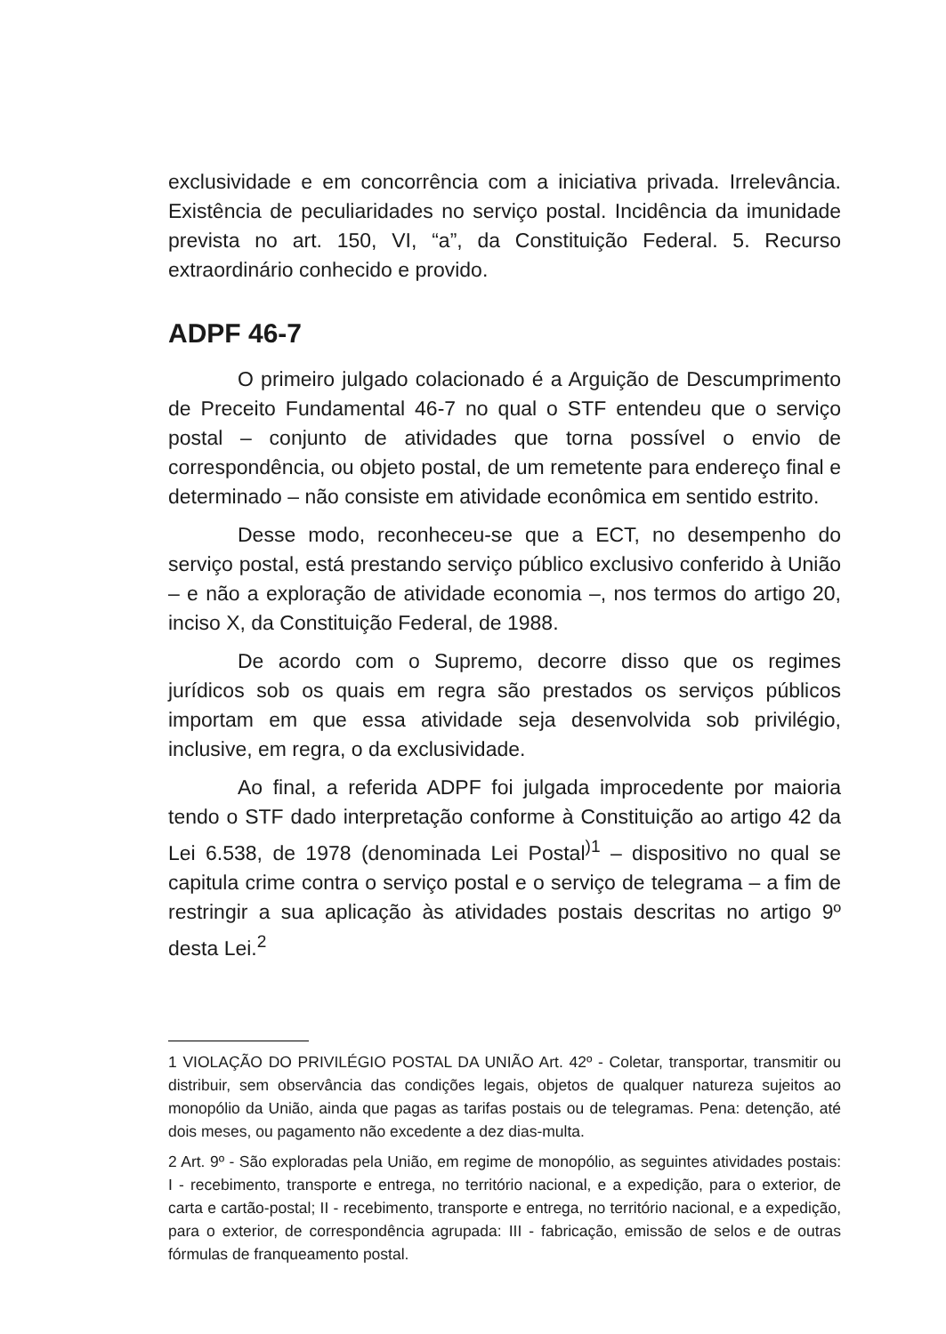exclusividade e em concorrência com a iniciativa privada. Irrelevância. Existência de peculiaridades no serviço postal. Incidência da imunidade prevista no art. 150, VI, “a”, da Constituição Federal. 5. Recurso extraordinário conhecido e provido.
ADPF 46-7
O primeiro julgado colacionado é a Arguição de Descumprimento de Preceito Fundamental 46-7 no qual o STF entendeu que o serviço postal – conjunto de atividades que torna possível o envio de correspondência, ou objeto postal, de um remetente para endereço final e determinado – não consiste em atividade econômica em sentido estrito.
Desse modo, reconheceu-se que a ECT, no desempenho do serviço postal, está prestando serviço público exclusivo conferido à União – e não a exploração de atividade economia –, nos termos do artigo 20, inciso X, da Constituição Federal, de 1988.
De acordo com o Supremo, decorre disso que os regimes jurídicos sob os quais em regra são prestados os serviços públicos importam em que essa atividade seja desenvolvida sob privilégio, inclusive, em regra, o da exclusividade.
Ao final, a referida ADPF foi julgada improcedente por maioria tendo o STF dado interpretação conforme à Constituição ao artigo 42 da Lei 6.538, de 1978 (denominada Lei Postal<sup>)1</sup> – dispositivo no qual se capitula crime contra o serviço postal e o serviço de telegrama – a fim de restringir a sua aplicação às atividades postais descritas no artigo 9º desta Lei.<sup>2</sup>
1 VIOLAÇÃO DO PRIVILÉGIO POSTAL DA UNIÃO Art. 42º - Coletar, transportar, transmitir ou distribuir, sem observância das condições legais, objetos de qualquer natureza sujeitos ao monopólio da União, ainda que pagas as tarifas postais ou de telegramas. Pena: detenção, até dois meses, ou pagamento não excedente a dez dias-multa.
2 Art. 9º - São exploradas pela União, em regime de monopólio, as seguintes atividades postais: I - recebimento, transporte e entrega, no território nacional, e a expedição, para o exterior, de carta e cartão-postal; II - recebimento, transporte e entrega, no território nacional, e a expedição, para o exterior, de correspondência agrupada: III - fabricação, emissão de selos e de outras fórmulas de franqueamento postal.